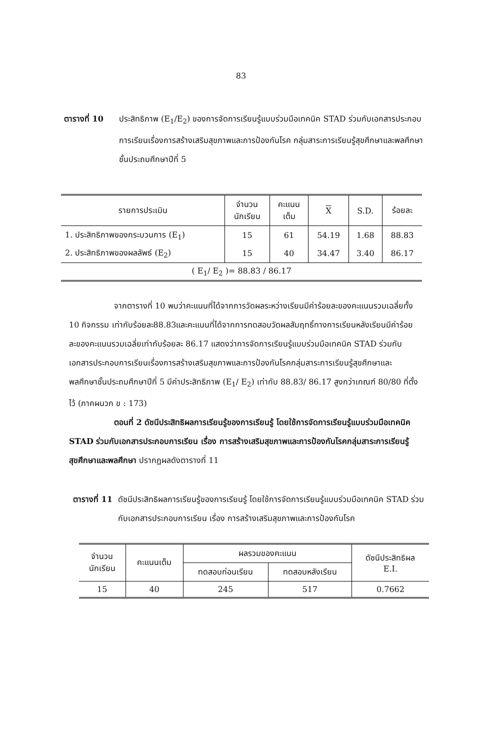83
ตารางที่ 10 ประสิทธิภาพ (E<sub>1</sub>/E<sub>2</sub>) ของการจัดการเรียนรู้แบบร่วมมือเทคนิค STAD ร่วมกับเอกสารประกอบการเรียนเรื่องการสร้างเสริมสุขภาพและการป้องกันโรค กลุ่มสาระการเรียนรู้สุขศึกษาและพลศึกษาชั้นประถมศึกษาปีที่ 5
| รายการประเมิน | จำนวน นักเรียน | คะแนน เต็ม | X | S.D. | ร้อยละ |
| --- | --- | --- | --- | --- | --- |
| 1. ประสิทธิภาพของกระบวนการ (E<sub>1</sub>) | 15 | 61 | 54.19 | 1.68 | 88.83 |
| 2. ประสิทธิภาพของผลลัพธ์ (E<sub>2</sub>) | 15 | 40 | 34.47 | 3.40 | 86.17 |
| ( E<sub>1</sub>/ E<sub>2</sub> )= 88.83 / 86.17 | | | | | |
จากตารางที่ 10 พบว่าคะแนนที่ได้จากการวัดผลระหว่างเรียนมีค่าร้อยละของคะแนนรวมเฉลี่ยทั้ง 10 กิจกรรม เท่ากับร้อยละ88.83และคะแนนที่ได้จากการทดสอบวัดผลสัมฤทธิ์ทางการเรียนหลังเรียนมีค่าร้อยละของคะแนนรวมเฉลี่ยเท่ากับร้อยละ 86.17 แสดงว่าการจัดการเรียนรู้แบบร่วมมือเทคนิค STAD ร่วมกับเอกสารประกอบการเรียนเรื่องการสร้างเสริมสุขภาพและการป้องกันโรคกลุ่มสาระการเรียนรู้สุขศึกษาและพลศึกษาชั้นประถมศึกษาปีที่ 5 มีค่าประสิทธิภาพ (E<sub>1</sub>/ E<sub>2</sub>) เท่ากับ 88.83/ 86.17 สูงกว่าเกณฑ์ 80/80 ที่ตั้งไว้ (ภาคผนวก ข : 173)
ตอนที่ 2 ดัชนีประสิทธิผลการเรียนรู้ของการเรียนรู้ โดยใช้การจัดการเรียนรู้แบบร่วมมือเทคนิค STAD ร่วมกับเอกสารประกอบการเรียน เรื่อง การสร้างเสริมสุขภาพและการป้องกันโรคกลุ่มสาระการเรียนรู้สุขศึกษาและพลศึกษา ปรากฏผลดังตารางที่ 11
ตารางที่ 11 ดัชนีประสิทธิผลการเรียนรู้ของการเรียนรู้ โดยใช้การจัดการเรียนรู้แบบร่วมมือเทคนิค STAD ร่วมกับเอกสารประกอบการเรียน เรื่อง การสร้างเสริมสุขภาพและการป้องกันโรค
| จำนวน นักเรียน | คะแนนเต็ม | ผลรวมของคะแนน | | ดัชนีประสิทธิผล E.I. |
| --- | --- | --- | --- | --- |
| | | ทดสอบก่อนเรียน | ทดสอบหลังเรียน | |
| 15 | 40 | 245 | 517 | 0.7662 |